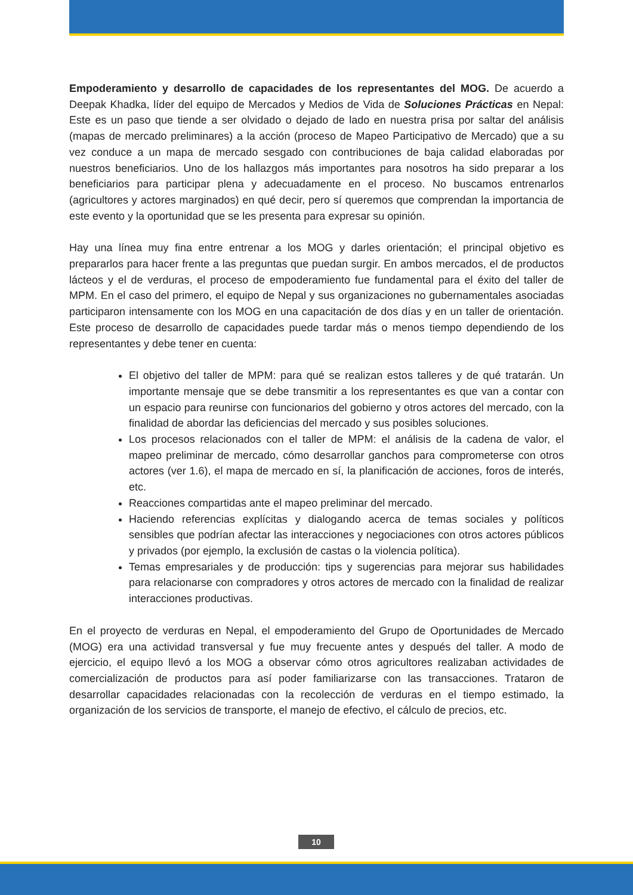Empoderamiento y desarrollo de capacidades de los representantes del MOG. De acuerdo a Deepak Khadka, líder del equipo de Mercados y Medios de Vida de Soluciones Prácticas en Nepal: Este es un paso que tiende a ser olvidado o dejado de lado en nuestra prisa por saltar del análisis (mapas de mercado preliminares) a la acción (proceso de Mapeo Participativo de Mercado) que a su vez conduce a un mapa de mercado sesgado con contribuciones de baja calidad elaboradas por nuestros beneficiarios. Uno de los hallazgos más importantes para nosotros ha sido preparar a los beneficiarios para participar plena y adecuadamente en el proceso. No buscamos entrenarlos (agricultores y actores marginados) en qué decir, pero sí queremos que comprendan la importancia de este evento y la oportunidad que se les presenta para expresar su opinión.
Hay una línea muy fina entre entrenar a los MOG y darles orientación; el principal objetivo es prepararlos para hacer frente a las preguntas que puedan surgir. En ambos mercados, el de productos lácteos y el de verduras, el proceso de empoderamiento fue fundamental para el éxito del taller de MPM. En el caso del primero, el equipo de Nepal y sus organizaciones no gubernamentales asociadas participaron intensamente con los MOG en una capacitación de dos días y en un taller de orientación. Este proceso de desarrollo de capacidades puede tardar más o menos tiempo dependiendo de los representantes y debe tener en cuenta:
El objetivo del taller de MPM: para qué se realizan estos talleres y de qué tratarán. Un importante mensaje que se debe transmitir a los representantes es que van a contar con un espacio para reunirse con funcionarios del gobierno y otros actores del mercado, con la finalidad de abordar las deficiencias del mercado y sus posibles soluciones.
Los procesos relacionados con el taller de MPM: el análisis de la cadena de valor, el mapeo preliminar de mercado, cómo desarrollar ganchos para comprometerse con otros actores (ver 1.6), el mapa de mercado en sí, la planificación de acciones, foros de interés, etc.
Reacciones compartidas ante el mapeo preliminar del mercado.
Haciendo referencias explícitas y dialogando acerca de temas sociales y políticos sensibles que podrían afectar las interacciones y negociaciones con otros actores públicos y privados (por ejemplo, la exclusión de castas o la violencia política).
Temas empresariales y de producción: tips y sugerencias para mejorar sus habilidades para relacionarse con compradores y otros actores de mercado con la finalidad de realizar interacciones productivas.
En el proyecto de verduras en Nepal, el empoderamiento del Grupo de Oportunidades de Mercado (MOG) era una actividad transversal y fue muy frecuente antes y después del taller. A modo de ejercicio, el equipo llevó a los MOG a observar cómo otros agricultores realizaban actividades de comercialización de productos para así poder familiarizarse con las transacciones. Trataron de desarrollar capacidades relacionadas con la recolección de verduras en el tiempo estimado, la organización de los servicios de transporte, el manejo de efectivo, el cálculo de precios, etc.
10